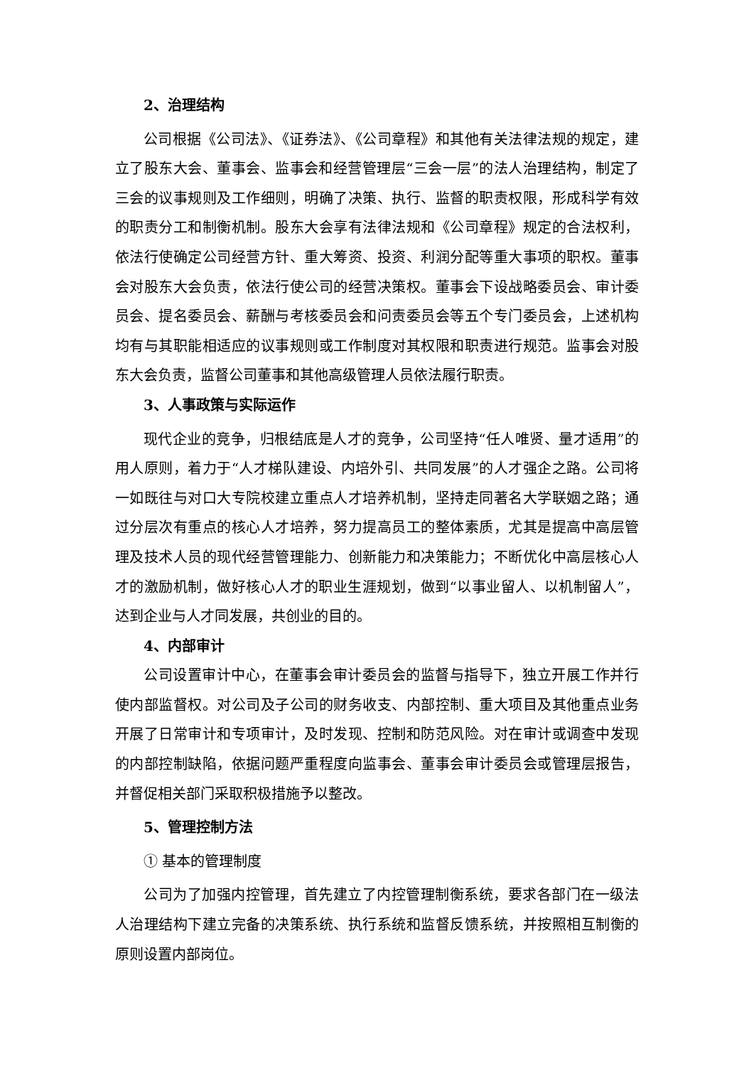2、治理结构
公司根据《公司法》、《证券法》、《公司章程》和其他有关法律法规的规定，建立了股东大会、董事会、监事会和经营管理层“三会一层”的法人治理结构，制定了三会的议事规则及工作细则，明确了决策、执行、监督的职责权限，形成科学有效的职责分工和制衡机制。股东大会享有法律法规和《公司章程》规定的合法权利，依法行使确定公司经营方针、重大筹资、投资、利润分配等重大事项的职权。董事会对股东大会负责，依法行使公司的经营决策权。董事会下设战略委员会、审计委员会、提名委员会、薪酬与考核委员会和问责委员会等五个专门委员会，上述机构均有与其职能相适应的议事规则或工作制度对其权限和职责进行规范。监事会对股东大会负责，监督公司董事和其他高级管理人员依法履行职责。
3、人事政策与实际运作
现代企业的竞争，归根结底是人才的竞争，公司坚持“任人唯贤、量才适用”的用人原则，着力于“人才梯队建设、内培外引、共同发展”的人才强企之路。公司将一如既往与对口大专院校建立重点人才培养机制，坚持走同著名大学联姻之路；通过分层次有重点的核心人才培养，努力提高员工的整体素质，尤其是提高中高层管理及技术人员的现代经营管理能力、创新能力和决策能力；不断优化中高层核心人才的激励机制，做好核心人才的职业生涯规划，做到“以事业留人、以机制留人”，达到企业与人才同发展，共创业的目的。
4、内部审计
公司设置审计中心，在董事会审计委员会的监督与指导下，独立开展工作并行使内部监督权。对公司及子公司的财务收支、内部控制、重大项目及其他重点业务开展了日常审计和专项审计，及时发现、控制和防范风险。对在审计或调查中发现的内部控制缺陷，依据问题严重程度向监事会、董事会审计委员会或管理层报告，并督促相关部门采取积极措施予以整改。
5、管理控制方法
① 基本的管理制度
公司为了加强内控管理，首先建立了内控管理制衡系统，要求各部门在一级法人治理结构下建立完备的决策系统、执行系统和监督反馈系统，并按照相互制衡的原则设置内部岗位。